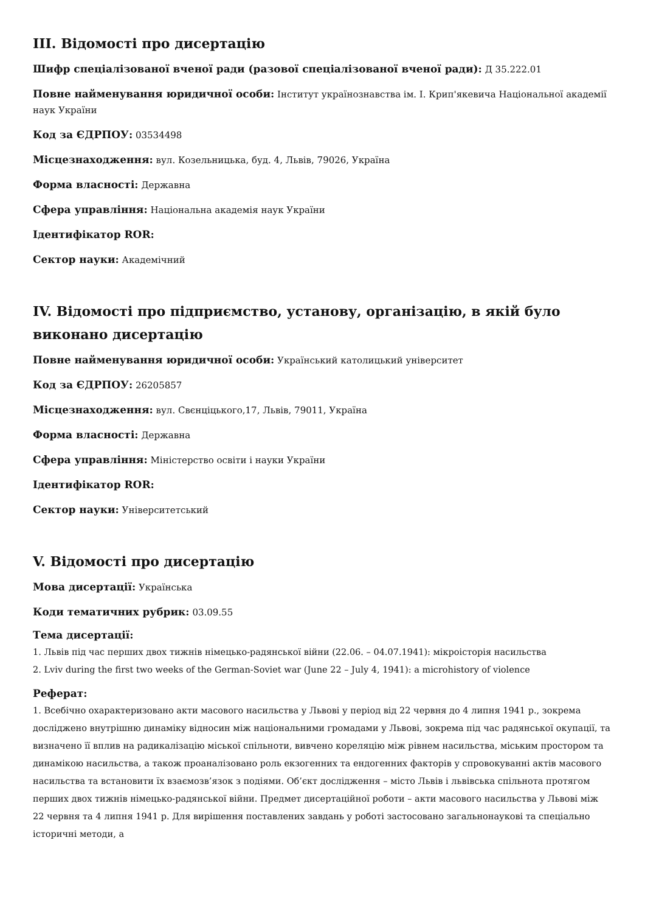III. Відомості про дисертацію
Шифр спеціалізованої вченої ради (разової спеціалізованої вченої ради): Д 35.222.01
Повне найменування юридичної особи: Інститут українознавства ім. І. Крип'якевича Національної академії наук України
Код за ЄДРПОУ: 03534498
Місцезнаходження: вул. Козельницька, буд. 4, Львів, 79026, Україна
Форма власності: Державна
Сфера управління: Національна академія наук України
Ідентифікатор ROR:
Сектор науки: Академічний
IV. Відомості про підприємство, установу, організацію, в якій було виконано дисертацію
Повне найменування юридичної особи: Український католицький університет
Код за ЄДРПОУ: 26205857
Місцезнаходження: вул. Свєнціцького,17, Львів, 79011, Україна
Форма власності: Державна
Сфера управління: Міністерство освіти і науки України
Ідентифікатор ROR:
Сектор науки: Університетський
V. Відомості про дисертацію
Мова дисертації: Українська
Коди тематичних рубрик: 03.09.55
Тема дисертації:
1. Львів під час перших двох тижнів німецько-радянської війни (22.06. – 04.07.1941): мікроісторія насильства
2. Lviv during the first two weeks of the German-Soviet war (June 22 – July 4, 1941): a microhistory of violence
Реферат:
1. Всебічно охарактеризовано акти масового насильства у Львові у період від 22 червня до 4 липня 1941 р., зокрема досліджено внутрішню динаміку відносин між національними громадами у Львові, зокрема під час радянської окупації, та визначено її вплив на радикалізацію міської спільноти, вивчено кореляцію між рівнем насильства, міським простором та динамікою насильства, а також проаналізовано роль екзогенних та ендогенних факторів у спровокуванні актів масового насильства та встановити їх взаємозв’язок з подіями. Об’єкт дослідження – місто Львів і львівська спільнота протягом перших двох тижнів німецько-радянської війни. Предмет дисертаційної роботи – акти масового насильства у Львові між 22 червня та 4 липня 1941 р. Для вирішення поставлених завдань у роботі застосовано загальнонаукові та спеціально історичні методи, а